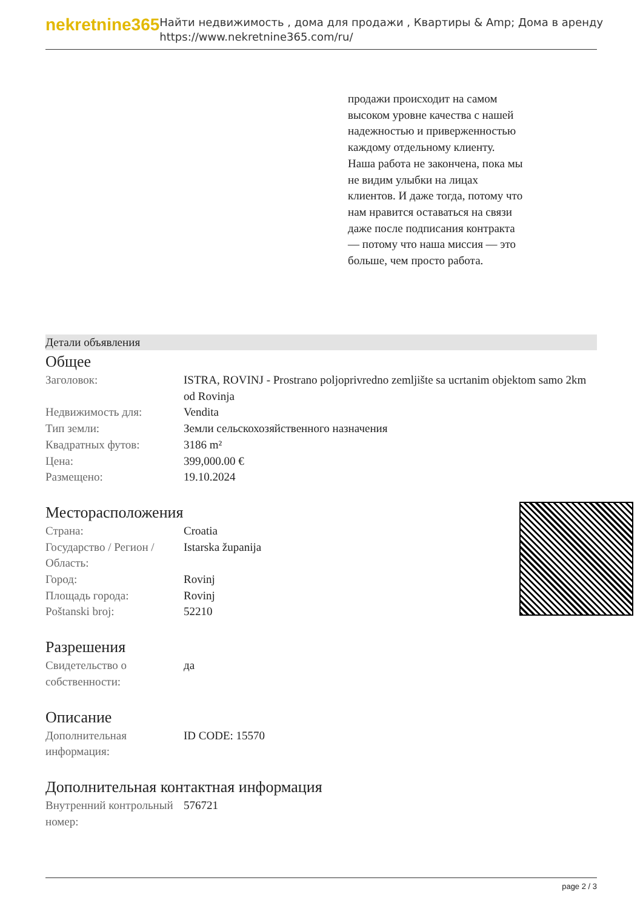nekretnine365
Найти недвижимость , дома для продажи , Квартиры & Amp; Дома в аренду
https://www.nekretnine365.com/ru/
продажи происходит на самом высоком уровне качества с нашей надежностью и приверженностью каждому отдельному клиенту. Наша работа не закончена, пока мы не видим улыбки на лицах клиентов. И даже тогда, потому что нам нравится оставаться на связи даже после подписания контракта — потому что наша миссия — это больше, чем просто работа.
Детали объявления
Общее
| Заголовок: | ISTRA, ROVINJ - Prostrano poljoprivredno zemljište sa ucrtanim objektom samo 2km od Rovinja |
| Недвижимость для: | Vendita |
| Тип земли: | Земли сельскохозяйственного назначения |
| Квадратных футов: | 3186 m² |
| Цена: | 399,000.00 € |
| Размещено: | 19.10.2024 |
Месторасположения
| Страна: | Croatia |
| Государство / Регион / Область: | Istarska županija |
| Город: | Rovinj |
| Площадь города: | Rovinj |
| Poštanski broj: | 52210 |
Разрешения
| Свидетельство о собственности: | да |
Описание
| Дополнительная информация: | ID CODE: 15570 |
Дополнительная контактная информация
| Внутренний контрольный номер: | 576721 |
page 2 / 3